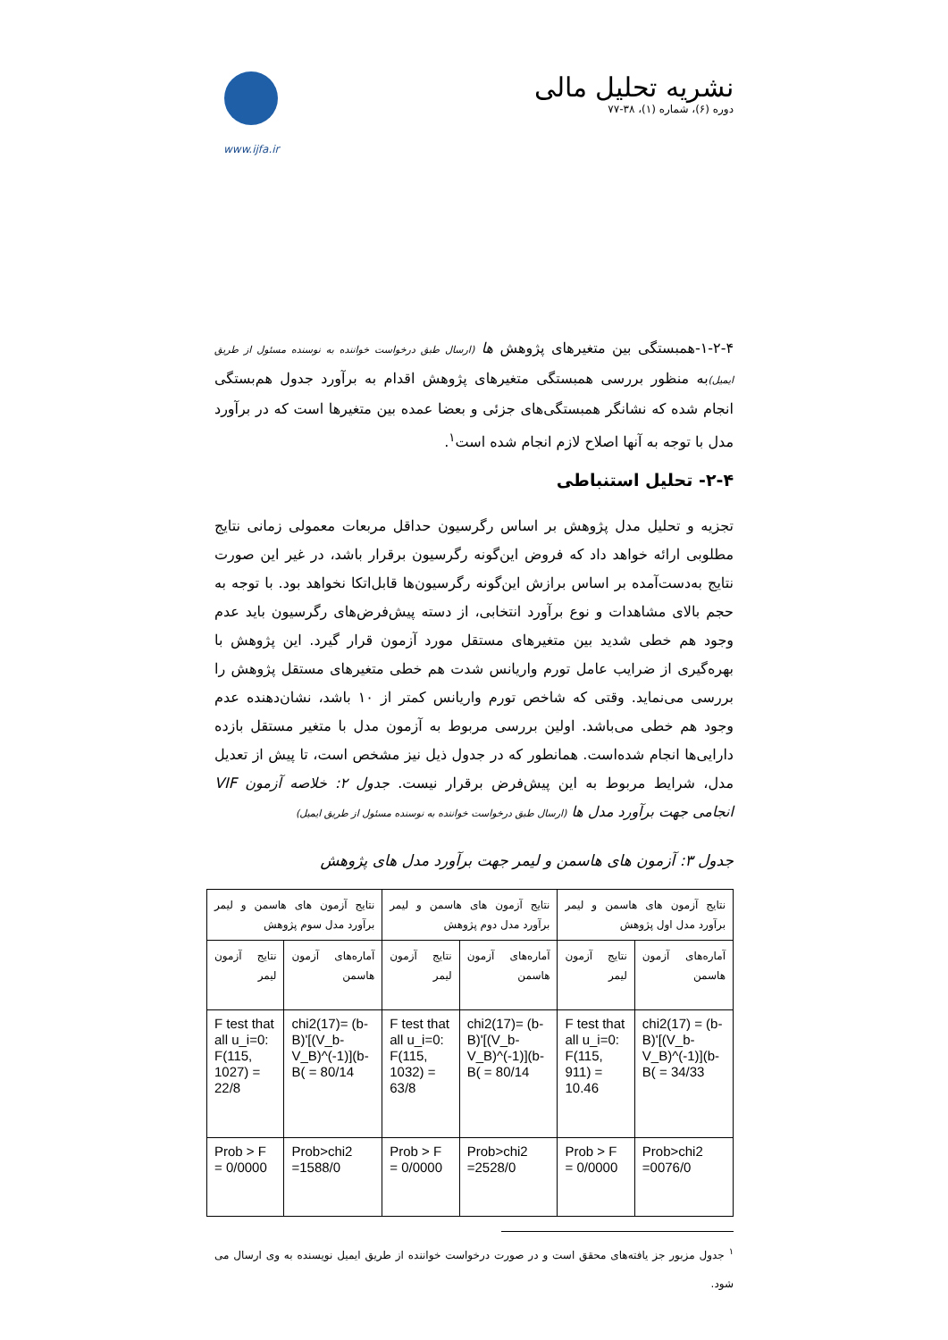نشریه تحلیل مالی
دوره (۶)، شماره (۱)، ۳۸-۷۷
www.ijfa.ir
۱-۲-۴-همبستگی بین متغیرهای پژوهش ها (ارسال طبق درخواست خواننده به نوسنده مسئول از طریق ایمیل) به منظور بررسی همبستگی متغیرهای پژوهش اقدام به برآورد جدول هم‌بستگی انجام شده که نشانگر همبستگی‌های جزئی و بعضا عمده بین متغیرها است که در برآورد مدل با توجه به آنها اصلاح لازم انجام شده است<sup>۱</sup>.
۲-۴- تحلیل استنباطی
تجزیه و تحلیل مدل پژوهش بر اساس رگرسیون حداقل مربعات معمولی زمانی نتایج مطلوبی ارائه خواهد داد که فروض این‌گونه رگرسیون برقرار باشد، در غیر این صورت نتایج به‌دست‌آمده بر اساس برازش این‌گونه رگرسیون‌ها قابل‌اتکا نخواهد بود. با توجه به حجم بالای مشاهدات و نوع برآورد انتخابی، از دسته پیش‌فرض‌های رگرسیون باید عدم وجود هم خطی شدید بین متغیرهای مستقل مورد آزمون قرار گیرد. این پژوهش با بهره‌گیری از ضرایب عامل تورم واریانس شدت هم خطی متغیرهای مستقل پژوهش را بررسی می‌نماید. وقتی که شاخص تورم واریانس کمتر از ۱۰ باشد، نشان‌دهنده عدم وجود هم خطی می‌باشد. اولین بررسی مربوط به آزمون مدل با متغیر مستقل بازده دارایی‌ها انجام شده‌است. همانطور که در جدول ذیل نیز مشخص است، تا پیش از تعدیل مدل، شرایط مربوط به این پیش‌فرض برقرار نیست. جدول ۲: خلاصه آزمون VIF انجامی جهت برآورد مدل ها (ارسال طبق درخواست خواننده به نوسنده مسئول از طریق ایمیل)
جدول ۳: آزمون های هاسمن و لیمر جهت برآورد مدل های پژوهش
| نتایج آزمون های هاسمن و لیمر برآورد مدل اول پژوهش | | نتایج آزمون های هاسمن و لیمر برآورد مدل دوم پژوهش | | نتایج آزمون های هاسمن و لیمر برآورد مدل سوم پژوهش | |
| آماره‌های آزمون هاسمن | نتایج آزمون لیمر | آماره‌های آزمون هاسمن | نتایج آزمون لیمر | آماره‌های آزمون هاسمن | نتایج آزمون لیمر |
| chi2(17) = (b-B)'[(V_b-V_B)^(-1)](b-B( = 34/33 | F test that all u_i=0: F(115, 911) = 10.46 | chi2(17)= (b-B)'[(V_b-V_B)^(-1)](b-B( = 80/14 | F test that all u_i=0: F(115, 1032) = 63/8 | chi2(17)= (b-B)'[(V_b-V_B)^(-1)](b-B( = 80/14 | F test that all u_i=0: F(115, 1027) = 22/8 |
| Prob>chi2 =0076/0 | Prob > F = 0/0000 | Prob>chi2 =2528/0 | Prob > F = 0/0000 | Prob>chi2 =1588/0 | Prob > F = 0/0000 |
<sup>۱</sup> جدول مزبور جز یافته‌های محقق است و در صورت درخواست خواننده از طریق ایمیل نویسنده به وی ارسال می شود.